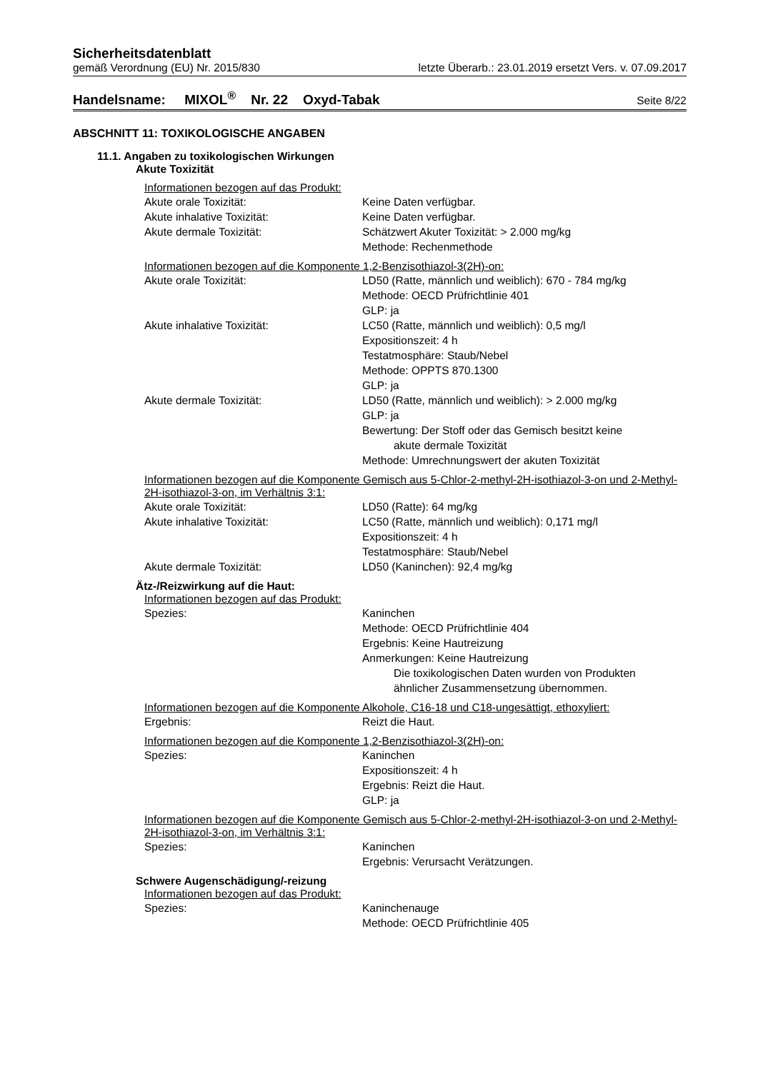Sicherheitsdatenblatt
gemäß Verordnung (EU) Nr. 2015/830 letzte Überarb.: 23.01.2019 ersetzt Vers. v. 07.09.2017
Handelsname: MIXOL<sup>®</sup> Nr. 22 Oxyd-Tabak Seite 8/22
ABSCHNITT 11: TOXIKOLOGISCHE ANGABEN
11.1. Angaben zu toxikologischen Wirkungen
Akute Toxizität
Informationen bezogen auf das Produkt:
Akute orale Toxizität: Keine Daten verfügbar.
Akute inhalative Toxizität: Keine Daten verfügbar.
Akute dermale Toxizität: Schätzwert Akuter Toxizität: > 2.000 mg/kg
Methode: Rechenmethode
Informationen bezogen auf die Komponente 1,2-Benzisothiazol-3(2H)-on:
Akute orale Toxizität: LD50 (Ratte, männlich und weiblich): 670 - 784 mg/kg
Methode: OECD Prüfrichtlinie 401
GLP: ja
Akute inhalative Toxizität: LC50 (Ratte, männlich und weiblich): 0,5 mg/l
Expositionszeit: 4 h
Testatmosphäre: Staub/Nebel
Methode: OPPTS 870.1300
GLP: ja
Akute dermale Toxizität: LD50 (Ratte, männlich und weiblich): > 2.000 mg/kg
GLP: ja
Bewertung: Der Stoff oder das Gemisch besitzt keine
akute dermale Toxizität
Methode: Umrechnungswert der akuten Toxizität
Informationen bezogen auf die Komponente Gemisch aus 5-Chlor-2-methyl-2H-isothiazol-3-on und 2-Methyl-2H-isothiazol-3-on, im Verhältnis 3:1:
Akute orale Toxizität: LD50 (Ratte): 64 mg/kg
Akute inhalative Toxizität: LC50 (Ratte, männlich und weiblich): 0,171 mg/l
Expositionszeit: 4 h
Testatmosphäre: Staub/Nebel
Akute dermale Toxizität: LD50 (Kaninchen): 92,4 mg/kg
Ätz-/Reizwirkung auf die Haut:
Informationen bezogen auf das Produkt:
Spezies: Kaninchen
Methode: OECD Prüfrichtlinie 404
Ergebnis: Keine Hautreizung
Anmerkungen: Keine Hautreizung
Die toxikologischen Daten wurden von Produkten
ähnlicher Zusammensetzung übernommen.
Informationen bezogen auf die Komponente Alkohole, C16-18 und C18-ungesättigt, ethoxyliert:
Ergebnis: Reizt die Haut.
Informationen bezogen auf die Komponente 1,2-Benzisothiazol-3(2H)-on:
Spezies: Kaninchen
Expositionszeit: 4 h
Ergebnis: Reizt die Haut.
GLP: ja
Informationen bezogen auf die Komponente Gemisch aus 5-Chlor-2-methyl-2H-isothiazol-3-on und 2-Methyl-2H-isothiazol-3-on, im Verhältnis 3:1:
Spezies: Kaninchen
Ergebnis: Verursacht Verätzungen.
Schwere Augenschädigung/-reizung
Informationen bezogen auf das Produkt:
Spezies: Kaninchenauge
Methode: OECD Prüfrichtlinie 405